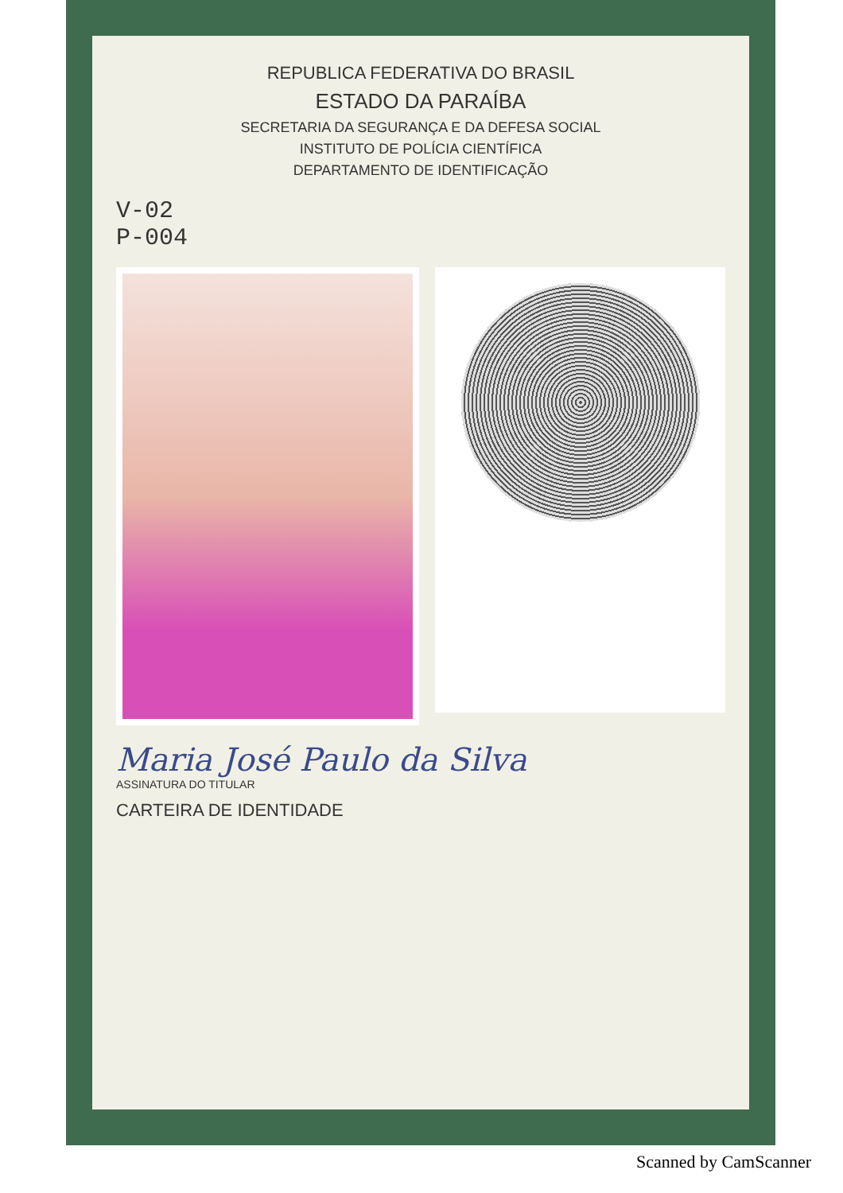REPUBLICA FEDERATIVA DO BRASIL
ESTADO DA PARAÍBA
SECRETARIA DA SEGURANÇA E DA DEFESA SOCIAL
INSTITUTO DE POLÍCIA CIENTÍFICA
DEPARTAMENTO DE IDENTIFICAÇÃO
V-02
P-004
Maria José Paulo da Silva
ASSINATURA DO TITULAR
CARTEIRA DE IDENTIDADE
Scanned by CamScanner